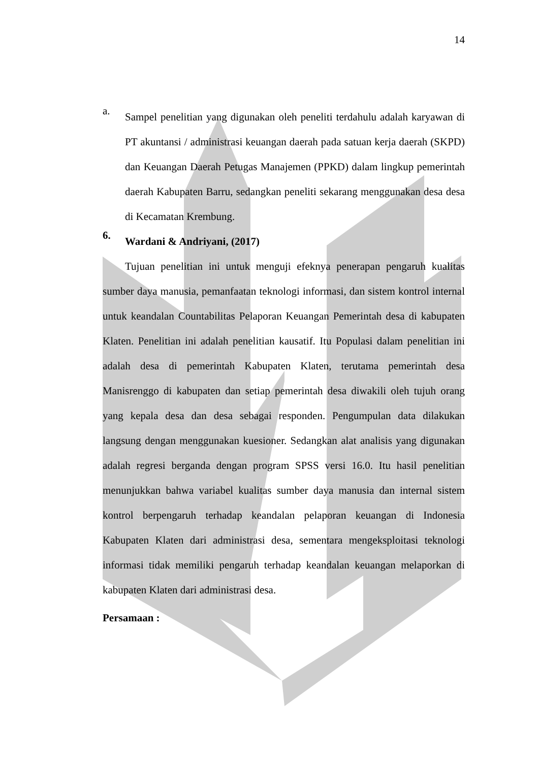14
a.
Sampel penelitian yang digunakan oleh peneliti terdahulu adalah karyawan di PT akuntansi / administrasi keuangan daerah pada satuan kerja daerah (SKPD) dan Keuangan Daerah Petugas Manajemen (PPKD) dalam lingkup pemerintah daerah Kabupaten Barru, sedangkan peneliti sekarang menggunakan desa desa di Kecamatan Krembung.
6.
Wardani & Andriyani, (2017)
Tujuan penelitian ini untuk menguji efeknya penerapan pengaruh kualitas sumber daya manusia, pemanfaatan teknologi informasi, dan sistem kontrol internal untuk keandalan Countabilitas Pelaporan Keuangan Pemerintah desa di kabupaten Klaten. Penelitian ini adalah penelitian kausatif. Itu Populasi dalam penelitian ini adalah desa di pemerintah Kabupaten Klaten, terutama pemerintah desa Manisrenggo di kabupaten dan setiap pemerintah desa diwakili oleh tujuh orang yang kepala desa dan desa sebagai responden. Pengumpulan data dilakukan langsung dengan menggunakan kuesioner. Sedangkan alat analisis yang digunakan adalah regresi berganda dengan program SPSS versi 16.0. Itu hasil penelitian menunjukkan bahwa variabel kualitas sumber daya manusia dan internal sistem kontrol berpengaruh terhadap keandalan pelaporan keuangan di Indonesia Kabupaten Klaten dari administrasi desa, sementara mengeksploitasi teknologi informasi tidak memiliki pengaruh terhadap keandalan keuangan melaporkan di kabupaten Klaten dari administrasi desa.
Persamaan :